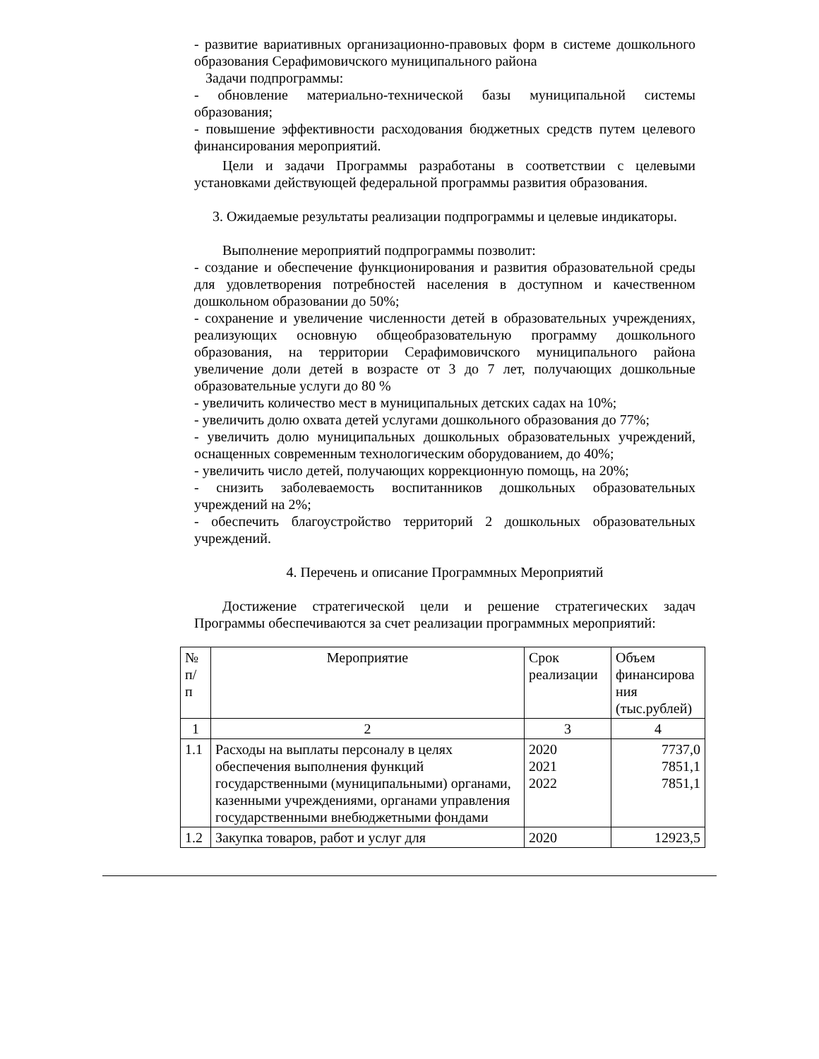- развитие вариативных организационно-правовых форм в системе дошкольного образования Серафимовичского муниципального района
Задачи подпрограммы:
- обновление материально-технической базы муниципальной системы образования;
- повышение эффективности расходования бюджетных средств путем целевого финансирования мероприятий.
Цели и задачи Программы разработаны в соответствии с целевыми установками действующей федеральной программы развития образования.
3. Ожидаемые результаты реализации подпрограммы и целевые индикаторы.
Выполнение мероприятий подпрограммы позволит:
- создание и обеспечение функционирования и развития образовательной среды для удовлетворения потребностей населения в доступном и качественном дошкольном образовании до 50%;
- сохранение и увеличение численности детей в образовательных учреждениях, реализующих основную общеобразовательную программу дошкольного образования, на территории Серафимовичского муниципального района увеличение доли детей в возрасте от 3 до 7 лет, получающих дошкольные образовательные услуги до 80 %
- увеличить количество мест в муниципальных детских садах на 10%;
- увеличить долю охвата детей услугами дошкольного образования до 77%;
- увеличить долю муниципальных дошкольных образовательных учреждений, оснащенных современным технологическим оборудованием, до 40%;
- увеличить число детей, получающих коррекционную помощь, на 20%;
- снизить заболеваемость воспитанников дошкольных образовательных учреждений на 2%;
- обеспечить благоустройство территорий 2 дошкольных образовательных учреждений.
4. Перечень и описание Программных Мероприятий
Достижение стратегической цели и решение стратегических задач Программы обеспечиваются за счет реализации программных мероприятий:
| № п/ п | Мероприятие | Срок реализации | Объем финансирова ния (тыс.рублей) |
| --- | --- | --- | --- |
| 1 | 2 | 3 | 4 |
| 1.1 | Расходы на выплаты персоналу в целях обеспечения выполнения функций государственными (муниципальными) органами, казенными учреждениями, органами управления государственными внебюджетными фондами | 2020 2021 2022 | 7737,0 7851,1 7851,1 |
| 1.2 | Закупка товаров, работ и услуг для | 2020 | 12923,5 |